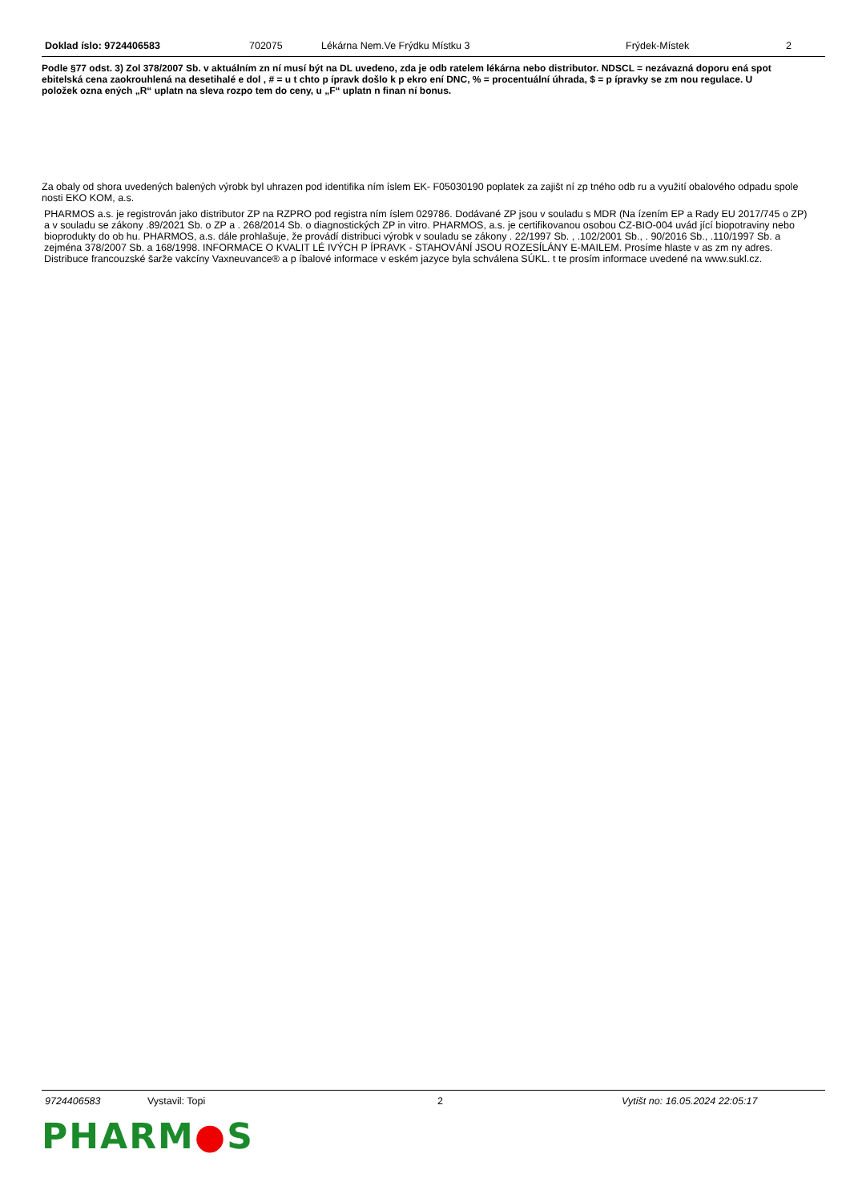Doklad íslo: 9724406583 702075 Lékárna Nem.Ve Frýdku Místku 3 Frýdek-Místek 2
Podle §77 odst. 3) Zol 378/2007 Sb. v aktuálním zn ní musí být na DL uvedeno, zda je odb ratelem lékárna nebo distributor. NDSCL = nezávazná doporu ená spot ebitelská cena zaokrouhlená na desetihalé e dol , # = u t chto p ípravk došlo k p ekro ení DNC, % = procentuální úhrada, $ = p ípravky se zm nou regulace. U položek ozna ených „R“ uplatn na sleva rozpo tem do ceny, u „F“ uplatn n finan ní bonus.
Za obaly od shora uvedených balených výrobk byl uhrazen pod identifika ním íslem EK- F05030190 poplatek za zajišt ní zp tného odb ru a využití obalového odpadu spole nosti EKO KOM, a.s.
PHARMOS a.s. je registrován jako distributor ZP na RZPRO pod registra ním íslem 029786. Dodávané ZP jsou v souladu s MDR (Na ízením EP a Rady EU 2017/745 o ZP) a v souladu se zákony .89/2021 Sb. o ZP a . 268/2014 Sb. o diagnostických ZP in vitro. PHARMOS, a.s. je certifikovanou osobou CZ-BIO-004 uvád jící biopotraviny nebo bioprodukty do ob hu. PHARMOS, a.s. dále prohlašuje, že provádí distribuci výrobk v souladu se zákony . 22/1997 Sb. , .102/2001 Sb., . 90/2016 Sb., .110/1997 Sb. a zejména 378/2007 Sb. a 168/1998. INFORMACE O KVALIT LÉ IVÝCH P ÍPRAVK - STAHOVÁNÍ JSOU ROZESÍLÁNY E-MAILEM. Prosíme hlaste v as zm ny adres.
Distribuce francouzské šarže vakcíny Vaxneuvance® a p íbalové informace v eském jazyce byla schválena SÚKL. t te prosím informace uvedené na www.sukl.cz.
9724406583 Vystavil: Topi 2 Vytišt no: 16.05.2024 22:05:17
PHARM●S